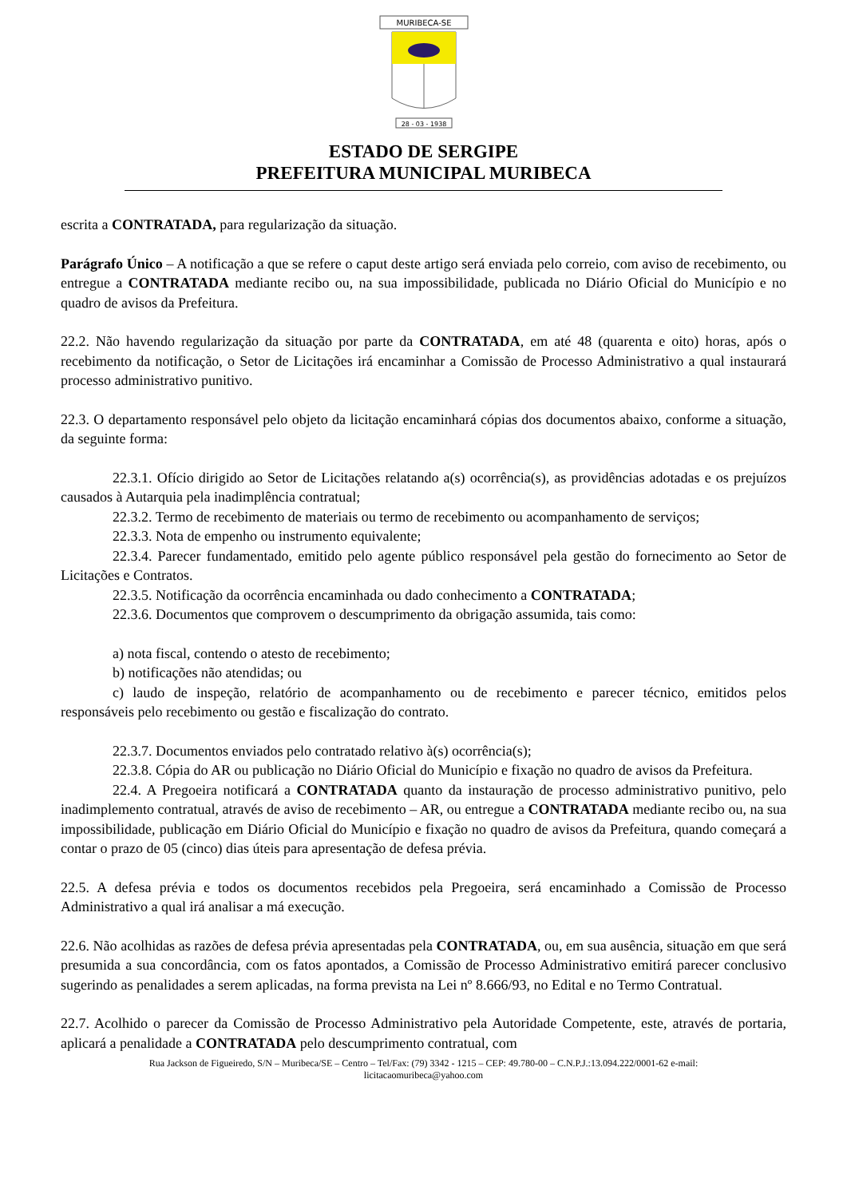MURIBECA-SE
28 - 03 - 1938
ESTADO DE SERGIPE
PREFEITURA MUNICIPAL MURIBECA
escrita a CONTRATADA, para regularização da situação.
Parágrafo Único – A notificação a que se refere o caput deste artigo será enviada pelo correio, com aviso de recebimento, ou entregue a CONTRATADA mediante recibo ou, na sua impossibilidade, publicada no Diário Oficial do Município e no quadro de avisos da Prefeitura.
22.2. Não havendo regularização da situação por parte da CONTRATADA, em até 48 (quarenta e oito) horas, após o recebimento da notificação, o Setor de Licitações irá encaminhar a Comissão de Processo Administrativo a qual instaurará processo administrativo punitivo.
22.3. O departamento responsável pelo objeto da licitação encaminhará cópias dos documentos abaixo, conforme a situação, da seguinte forma:
22.3.1. Ofício dirigido ao Setor de Licitações relatando a(s) ocorrência(s), as providências adotadas e os prejuízos causados à Autarquia pela inadimplência contratual;
22.3.2. Termo de recebimento de materiais ou termo de recebimento ou acompanhamento de serviços;
22.3.3. Nota de empenho ou instrumento equivalente;
22.3.4. Parecer fundamentado, emitido pelo agente público responsável pela gestão do fornecimento ao Setor de Licitações e Contratos.
22.3.5. Notificação da ocorrência encaminhada ou dado conhecimento a CONTRATADA;
22.3.6. Documentos que comprovem o descumprimento da obrigação assumida, tais como:
a) nota fiscal, contendo o atesto de recebimento;
b) notificações não atendidas; ou
c) laudo de inspeção, relatório de acompanhamento ou de recebimento e parecer técnico, emitidos pelos responsáveis pelo recebimento ou gestão e fiscalização do contrato.
22.3.7. Documentos enviados pelo contratado relativo à(s) ocorrência(s);
22.3.8. Cópia do AR ou publicação no Diário Oficial do Município e fixação no quadro de avisos da Prefeitura.
22.4. A Pregoeira notificará a CONTRATADA quanto da instauração de processo administrativo punitivo, pelo inadimplemento contratual, através de aviso de recebimento – AR, ou entregue a CONTRATADA mediante recibo ou, na sua impossibilidade, publicação em Diário Oficial do Município e fixação no quadro de avisos da Prefeitura, quando começará a contar o prazo de 05 (cinco) dias úteis para apresentação de defesa prévia.
22.5. A defesa prévia e todos os documentos recebidos pela Pregoeira, será encaminhado a Comissão de Processo Administrativo a qual irá analisar a má execução.
22.6. Não acolhidas as razões de defesa prévia apresentadas pela CONTRATADA, ou, em sua ausência, situação em que será presumida a sua concordância, com os fatos apontados, a Comissão de Processo Administrativo emitirá parecer conclusivo sugerindo as penalidades a serem aplicadas, na forma prevista na Lei nº 8.666/93, no Edital e no Termo Contratual.
22.7. Acolhido o parecer da Comissão de Processo Administrativo pela Autoridade Competente, este, através de portaria, aplicará a penalidade a CONTRATADA pelo descumprimento contratual, com
Rua Jackson de Figueiredo, S/N – Muribeca/SE – Centro – Tel/Fax: (79) 3342 - 1215 – CEP: 49.780-00 – C.N.P.J.:13.094.222/0001-62 e-mail:
licitacaomuribeca@yahoo.com